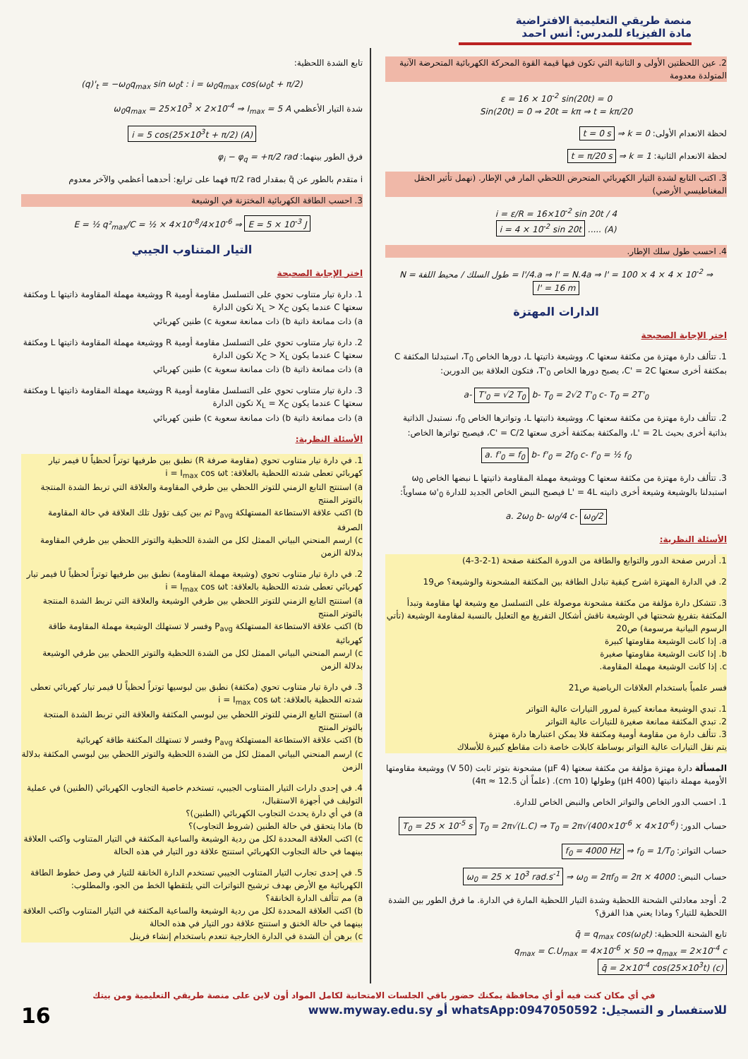منصة طريقي التعليمية الافتراضية
مادة الفيزياء للمدرس: أنس احمد
2. عين اللحظتين الأولى و الثانية التي تكون فيها قيمة القوة المحركة الكهربائية المتحرضة الآنية المتولدة معدومة
ε = 16 × 10<sup>-2</sup> sin(20t) = 0
Sin(20t) = 0 ⇒ 20t = kπ ⇒ t = kπ/20
لحظة الانعدام الأولى: k = 0 ⇒ t = 0 s
لحظة الانعدام الثانية: k = 1 ⇒ t = π/20 s
3. اكتب التابع لشدة التيار الكهربائي المتحرض اللحظي المار في الإطار. (نهمل تأثير الحقل المغناطيسي الأرضي)
i = ε/R = 16×10<sup>-2</sup> sin 20t / 4
i = 4 × 10<sup>-2</sup> sin 20t ..... (A)
4. احسب طول سلك الإطار.
N = طول السلك / محيط اللفة = l'/4.a ⇒ l' = N.4a ⇒ l' = 100 × 4 × 4 × 10<sup>-2</sup> ⇒ l' = 16 m
الدارات المهتزة
اختر الإجابة الصحيحة
1. تتألف دارة مهتزة من مكثفة سعتها C، ووشيعة ذاتيتها L، دورها الخاص T<sub>0</sub>، استبدلنا المكثفة C بمكثفة أخرى سعتها C' = 2C، يصبح دورها الخاص T'<sub>0</sub>، فتكون العلاقة بين الدورين:
a- T'<sub>0</sub> = √2 T<sub>0</sub> b- T<sub>0</sub> = 2√2 T'<sub>0</sub> c- T<sub>0</sub> = 2T'<sub>0</sub>
2. تتألف دارة مهتزة من مكثفة سعتها C، ووشيعة ذاتيتها L، وتواترها الخاص f<sub>0</sub>، نستبدل الذاتية بذاتية أخرى بحيث L' = 2L، والمكثفة بمكثفة أخرى سعتها C' = C/2، فيصبح تواترها الخاص:
a. f'<sub>0</sub> = f<sub>0</sub> b- f'<sub>0</sub> = 2f<sub>0</sub> c- f'<sub>0</sub> = ½ f<sub>0</sub>
3. تتألف دارة مهتزة من مكثفة سعتها C ووشيعة مهملة المقاومة ذاتيتها L نبضها الخاص ω<sub>0</sub> استبدلنا بالوشيعة وشيعة أخرى ذاتيته L' = 4L فيصبح النبض الخاص الجديد للدارة ω'<sub>0</sub> مساوياً:
a. 2ω<sub>0</sub> b- ω<sub>0</sub>/4 c- ω<sub>0</sub>/2
الأسئلة النظرية:
1. أدرس صفحة الدور والتوابع والطاقة من الدورة المكثفة صفحة (1-2-3-4)
2. في الدارة المهتزة اشرح كيفية تبادل الطاقة بين المكثفة المشحونة والوشيعة؟ ص19
3. تتشكل دارة مؤلفة من مكثفة مشحونة موصولة على التسلسل مع وشيعة لها مقاومة وتبدأ المكثفة بتفريغ شحنتها في الوشيعة ناقش أشكال التفريغ مع التعليل بالنسبة لمقاومة الوشيعة (تأتي الرسوم البيانية مرسومة) ص20
a. إذا كانت الوشيعة مقاومتها كبيرة
b. إذا كانت الوشيعة مقاومتها صغيرة
c. إذا كانت الوشيعة مهملة المقاومة.
فسر علمياً باستخدام العلاقات الرياضية ص21
1. تبدي الوشيعة ممانعة كبيرة لمرور التيارات عالية التواتر
2. تبدي المكثفة ممانعة صغيرة للتيارات عالية التواتر
3. تتألف دارة من مقاومة أومية ومكثفة فلا يمكن اعتبارها دارة مهتزة
يتم نقل التيارات عالية التواتر بوساطة كابلات خاصة ذات مقاطع كبيرة للأسلاك
المسألة دارة مهتزة مؤلفة من مكثفة سعتها (4 μF) مشحونة بتوتر ثابت (50 V) ووشيعة مقاومتها الأومية مهملة ذاتيتها (400 μH) وطولها (10 cm). (علماً أن 4π ≈ 12.5)
1. احسب الدور الخاص والتواتر الخاص والنبض الخاص للدارة.
حساب الدور: T<sub>0</sub> = 2π√(L.C) ⇒ T<sub>0</sub> = 2π√(400×10<sup>-6</sup> × 4×10<sup>-6</sup>) T<sub>0</sub> = 25 × 10<sup>-5</sup> s
حساب التواتر: f<sub>0</sub> = 1/T<sub>0</sub> ⇒ f<sub>0</sub> = 4000 Hz
حساب النبض: ω<sub>0</sub> = 2πf<sub>0</sub> = 2π × 4000 ⇒ ω<sub>0</sub> = 25 × 10<sup>3</sup> rad.s<sup>-1</sup>
2. أوجد معادلتي الشحنة اللحظية وشدة التيار اللحظية المارة في الدارة. ما فرق الطور بين الشدة اللحظية للتيار؟ وماذا يعني هذا الفرق؟
تابع الشحنة اللحظية: q̄ = q<sub>max</sub> cos(ω<sub>0</sub>t)
q<sub>max</sub> = C.U<sub>max</sub> = 4×10<sup>-6</sup> × 50 ⇒ q<sub>max</sub> = 2×10<sup>-4</sup> c
q̄ = 2×10<sup>-4</sup> cos(25×10<sup>3</sup>t) (c)
تابع الشدة اللحظية:
(q)'<sub>t</sub> = −ω<sub>0</sub>q<sub>max</sub> sin ω<sub>0</sub>t : i = ω<sub>0</sub>q<sub>max</sub> cos(ω<sub>0</sub>t + π/2)
شدة التيار الأعظمي ω<sub>0</sub>q<sub>max</sub> = 25×10<sup>3</sup> × 2×10<sup>-4</sup> ⇒ I<sub>max</sub> = 5 A
i = 5 cos(25×10<sup>3</sup>t + π/2) (A)
فرق الطور بينهما: φ<sub>i</sub> − φ<sub>q</sub> = +π/2 rad
i متقدم بالطور عن q̄ بمقدار π/2 rad فهما على ترابع: أحدهما أعظمي والآخر معدوم
3. احسب الطاقة الكهربائية المختزنة في الوشيعة
E = ½ q²<sub>max</sub>/C = ½ × 4×10<sup>-8</sup>/4×10<sup>-6</sup> ⇒ E = 5 × 10<sup>-3</sup> J
التيار المتناوب الجيبي
اختر الإجابة الصحيحة
1. دارة تيار متناوب تحوي على التسلسل مقاومة أومية R ووشيعة مهملة المقاومة ذاتيتها L ومكثفة سعتها C عندما يكون X<sub>L</sub> > X<sub>C</sub> تكون الدارة
a) ذات ممانعة ذاتية b) ذات ممانعة سعوية c) طنين كهربائي
2. دارة تيار متناوب تحوي على التسلسل مقاومة أومية R ووشيعة مهملة المقاومة ذاتيتها L ومكثفة سعتها C عندما يكون X<sub>C</sub> > X<sub>L</sub> تكون الدارة
a) ذات ممانعة ذاتية b) ذات ممانعة سعوية c) طنين كهربائي
3. دارة تيار متناوب تحوي على التسلسل مقاومة أومية R ووشيعة مهملة المقاومة ذاتيتها L ومكثفة سعتها C عندما يكون X<sub>L</sub> = X<sub>C</sub> تكون الدارة
a) ذات ممانعة ذاتية b) ذات ممانعة سعوية c) طنين كهربائي
الأسئلة النظرية:
1. في دارة تيار متناوب تحوي (مقاومة صرفة R) نطبق بين طرفيها توتراً لحظياً U فيمر تيار كهربائي تعطى شدته اللحظية بالعلاقة: i = I<sub>max</sub> cos ωt
a) استنتج التابع الزمني للتوتر اللحظي بين طرفي المقاومة والعلاقة التي تربط الشدة المنتجة بالتوتر المنتج
b) اكتب علاقة الاستطاعة المستهلكة P<sub>avg</sub> ثم بين كيف تؤول تلك العلاقة في حالة المقاومة الصرفة
c) ارسم المنحني البياني الممثل لكل من الشدة اللحظية والتوتر اللحظي بين طرفي المقاومة بدلالة الزمن
2. في دارة تيار متناوب تحوي (وشيعة مهملة المقاومة) نطبق بين طرفيها توتراً لحظياً U فيمر تيار كهربائي تعطى شدته اللحظية بالعلاقة: i = I<sub>max</sub> cos ωt
a) استنتج التابع الزمني للتوتر اللحظي بين طرفي الوشيعة والعلاقة التي تربط الشدة المنتجة بالتوتر المنتج
b) اكتب علاقة الاستطاعة المستهلكة P<sub>avg</sub> وفسر لا تستهلك الوشيعة مهملة المقاومة طاقة كهربائية
c) ارسم المنحني البياني الممثل لكل من الشدة اللحظية والتوتر اللحظي بين طرفي الوشيعة بدلالة الزمن
3. في دارة تيار متناوب تحوي (مكثفة) نطبق بين لبوسيها توتراً لحظياً U فيمر تيار كهربائي تعطى شدته اللحظية بالعلاقة: i = I<sub>max</sub> cos ωt
a) استنتج التابع الزمني للتوتر اللحظي بين لبوسي المكثفة والعلاقة التي تربط الشدة المنتجة بالتوتر المنتج
b) اكتب علاقة الاستطاعة المستهلكة P<sub>avg</sub> وفسر لا تستهلك المكثفة طاقة كهربائية
c) ارسم المنحني البياني الممثل لكل من الشدة اللحظية والتوتر اللحظي بين لبوسي المكثفة بدلالة الزمن
4. في إحدى دارات التيار المتناوب الجيبي، تستخدم خاصية التجاوب الكهربائي (الطنين) في عملية التوليف في أجهزة الاستقبال،
a) في أي دارة يحدث التجاوب الكهربائي (الطنين)؟
b) ماذا يتحقق في حالة الطنين (شروط التجاوب)؟
c) اكتب العلاقة المحددة لكل من ردية الوشيعة والساعية المكثفة في التيار المتناوب واكتب العلاقة بينهما في حالة التجاوب الكهربائي استنتج علاقة دور التيار في هذه الحالة
5. في إحدى تجارب التيار المتناوب الجيبي تستخدم الدارة الخانقة للتيار في وصل خطوط الطاقة الكهربائية مع الأرض بهدف ترشيح التواترات التي يلتقطها الخط من الجو، والمطلوب:
a) مم تتألف الدارة الخانقة؟
b) اكتب العلاقة المحددة لكل من ردية الوشيعة والساعية المكثفة في التيار المتناوب واكتب العلاقة بينهما في حالة الخنق و استنتج علاقة دور التيار في هذه الحالة
c) برهن أن الشدة في الدارة الخارجية تنعدم باستخدام إنشاء فرينل
في أي مكان كنت فيه أو أي محافظة يمكنك حضور باقي الجلسات الامتحانية لكامل المواد أون لاين على منصة طريقي التعليمية ومن بيتك
للاستفسار و التسجيل: whatsApp:0947050592 أو www.myway.edu.sy 16